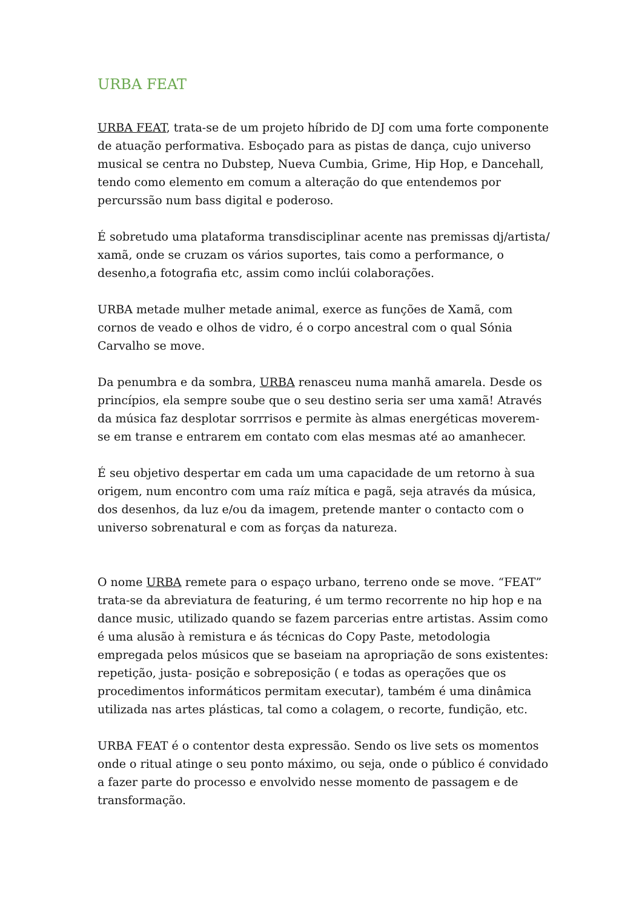URBA FEAT
URBA FEAT, trata-se de um projeto híbrido de DJ com uma forte componente de atuação performativa. Esboçado para as pistas de dança, cujo universo musical se centra no Dubstep, Nueva Cumbia, Grime, Hip Hop, e Dancehall, tendo como elemento em comum a alteração do que entendemos por percurssão num bass digital e poderoso.
É sobretudo uma plataforma transdisciplinar acente nas premissas dj/artista/ xamã, onde se cruzam os vários suportes, tais como a performance, o desenho,a fotografia etc, assim como inclúi colaborações.
URBA metade mulher metade animal, exerce as funções de Xamã, com cornos de veado e olhos de vidro, é o corpo ancestral com o qual Sónia Carvalho se move.
Da penumbra e da sombra, URBA renasceu numa manhã amarela. Desde os princípios, ela sempre soube que o seu destino seria ser uma xamã! Através da música faz desplotar sorrrisos e permite às almas energéticas moverem-se em transe e entrarem em contato com elas mesmas até ao amanhecer.
É seu objetivo despertar em cada um uma capacidade de um retorno à sua origem, num encontro com uma raíz mítica e pagã, seja através da música, dos desenhos, da luz e/ou da imagem, pretende manter o contacto com o universo sobrenatural e com as forças da natureza.
O nome URBA remete para o espaço urbano, terreno onde se move. “FEAT” trata-se da abreviatura de featuring, é um termo recorrente no hip hop e na dance music, utilizado quando se fazem parcerias entre artistas. Assim como é uma alusão à remistura e ás técnicas do Copy Paste, metodologia empregada pelos músicos que se baseiam na apropriação de sons existentes: repetição, justa- posição e sobreposição ( e todas as operações que os procedimentos informáticos permitam executar), também é uma dinâmica utilizada nas artes plásticas, tal como a colagem, o recorte, fundição, etc.
URBA FEAT é o contentor desta expressão. Sendo os live sets os momentos onde o ritual atinge o seu ponto máximo, ou seja, onde o público é convidado a fazer parte do processo e envolvido nesse momento de passagem e de transformação.